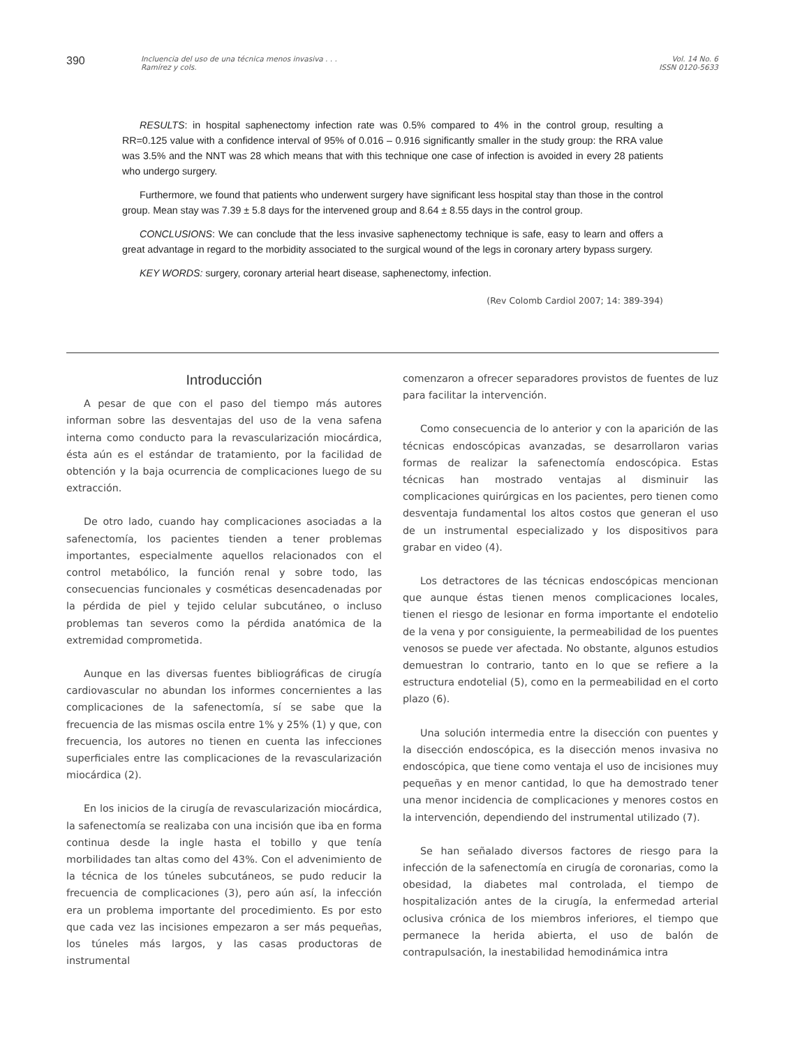390
Incluencia del uso de una técnica menos invasiva . . .
Ramírez y cols.
Vol. 14 No. 6
ISSN 0120-5633
RESULTS: in hospital saphenectomy infection rate was 0.5% compared to 4% in the control group, resulting a RR=0.125 value with a confidence interval of 95% of 0.016 – 0.916 significantly smaller in the study group: the RRA value was 3.5% and the NNT was 28 which means that with this technique one case of infection is avoided in every 28 patients who undergo surgery.
Furthermore, we found that patients who underwent surgery have significant less hospital stay than those in the control group. Mean stay was 7.39 ± 5.8 days for the intervened group and 8.64 ± 8.55 days in the control group.
CONCLUSIONS: We can conclude that the less invasive saphenectomy technique is safe, easy to learn and offers a great advantage in regard to the morbidity associated to the surgical wound of the legs in coronary artery bypass surgery.
KEY WORDS: surgery, coronary arterial heart disease, saphenectomy, infection.
(Rev Colomb Cardiol 2007; 14: 389-394)
Introducción
A pesar de que con el paso del tiempo más autores informan sobre las desventajas del uso de la vena safena interna como conducto para la revascularización miocárdica, ésta aún es el estándar de tratamiento, por la facilidad de obtención y la baja ocurrencia de complicaciones luego de su extracción.
De otro lado, cuando hay complicaciones asociadas a la safenectomía, los pacientes tienden a tener problemas importantes, especialmente aquellos relacionados con el control metabólico, la función renal y sobre todo, las consecuencias funcionales y cosméticas desencadenadas por la pérdida de piel y tejido celular subcutáneo, o incluso problemas tan severos como la pérdida anatómica de la extremidad comprometida.
Aunque en las diversas fuentes bibliográficas de cirugía cardiovascular no abundan los informes concernientes a las complicaciones de la safenectomía, sí se sabe que la frecuencia de las mismas oscila entre 1% y 25% (1) y que, con frecuencia, los autores no tienen en cuenta las infecciones superficiales entre las complicaciones de la revascularización miocárdica (2).
En los inicios de la cirugía de revascularización miocárdica, la safenectomía se realizaba con una incisión que iba en forma continua desde la ingle hasta el tobillo y que tenía morbilidades tan altas como del 43%. Con el advenimiento de la técnica de los túneles subcutáneos, se pudo reducir la frecuencia de complicaciones (3), pero aún así, la infección era un problema importante del procedimiento. Es por esto que cada vez las incisiones empezaron a ser más pequeñas, los túneles más largos, y las casas productoras de instrumental
comenzaron a ofrecer separadores provistos de fuentes de luz para facilitar la intervención.
Como consecuencia de lo anterior y con la aparición de las técnicas endoscópicas avanzadas, se desarrollaron varias formas de realizar la safenectomía endoscópica. Estas técnicas han mostrado ventajas al disminuir las complicaciones quirúrgicas en los pacientes, pero tienen como desventaja fundamental los altos costos que generan el uso de un instrumental especializado y los dispositivos para grabar en video (4).
Los detractores de las técnicas endoscópicas mencionan que aunque éstas tienen menos complicaciones locales, tienen el riesgo de lesionar en forma importante el endotelio de la vena y por consiguiente, la permeabilidad de los puentes venosos se puede ver afectada. No obstante, algunos estudios demuestran lo contrario, tanto en lo que se refiere a la estructura endotelial (5), como en la permeabilidad en el corto plazo (6).
Una solución intermedia entre la disección con puentes y la disección endoscópica, es la disección menos invasiva no endoscópica, que tiene como ventaja el uso de incisiones muy pequeñas y en menor cantidad, lo que ha demostrado tener una menor incidencia de complicaciones y menores costos en la intervención, dependiendo del instrumental utilizado (7).
Se han señalado diversos factores de riesgo para la infección de la safenectomía en cirugía de coronarias, como la obesidad, la diabetes mal controlada, el tiempo de hospitalización antes de la cirugía, la enfermedad arterial oclusiva crónica de los miembros inferiores, el tiempo que permanece la herida abierta, el uso de balón de contrapulsación, la inestabilidad hemodinámica intra